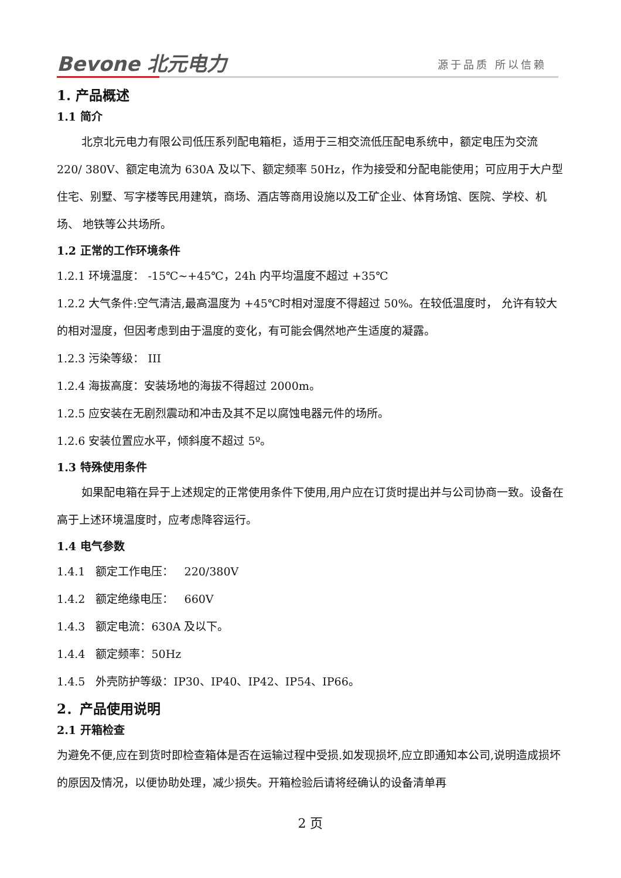Bevone 北元电力 源于品质 所以信赖
1. 产品概述
1.1 简介
北京北元电力有限公司低压系列配电箱柜，适用于三相交流低压配电系统中，额定电压为交流 220/ 380V、额定电流为 630A 及以下、额定频率 50Hz，作为接受和分配电能使用；可应用于大户型住宅、别墅、写字楼等民用建筑，商场、酒店等商用设施以及工矿企业、体育场馆、医院、学校、机场、 地铁等公共场所。
1.2 正常的工作环境条件
1.2.1 环境温度： -15℃~+45℃，24h 内平均温度不超过 +35℃
1.2.2 大气条件:空气清洁,最高温度为 +45℃时相对湿度不得超过 50%。在较低温度时， 允许有较大的相对湿度，但因考虑到由于温度的变化，有可能会偶然地产生适度的凝露。
1.2.3 污染等级： III
1.2.4 海拔高度：安装场地的海拔不得超过 2000m。
1.2.5 应安装在无剧烈震动和冲击及其不足以腐蚀电器元件的场所。
1.2.6 安装位置应水平，倾斜度不超过 5º。
1.3 特殊使用条件
如果配电箱在异于上述规定的正常使用条件下使用,用户应在订货时提出并与公司协商一致。设备在高于上述环境温度时，应考虑降容运行。
1.4 电气参数
1.4.1 额定工作电压： 220/380V
1.4.2 额定绝缘电压： 660V
1.4.3 额定电流：630A 及以下。
1.4.4 额定频率：50Hz
1.4.5 外壳防护等级：IP30、IP40、IP42、IP54、IP66。
2．产品使用说明
2.1 开箱检查
为避免不便,应在到货时即检查箱体是否在运输过程中受损.如发现损坏,应立即通知本公司,说明造成损坏的原因及情况，以便协助处理，减少损失。开箱检验后请将经确认的设备清单再
2 页